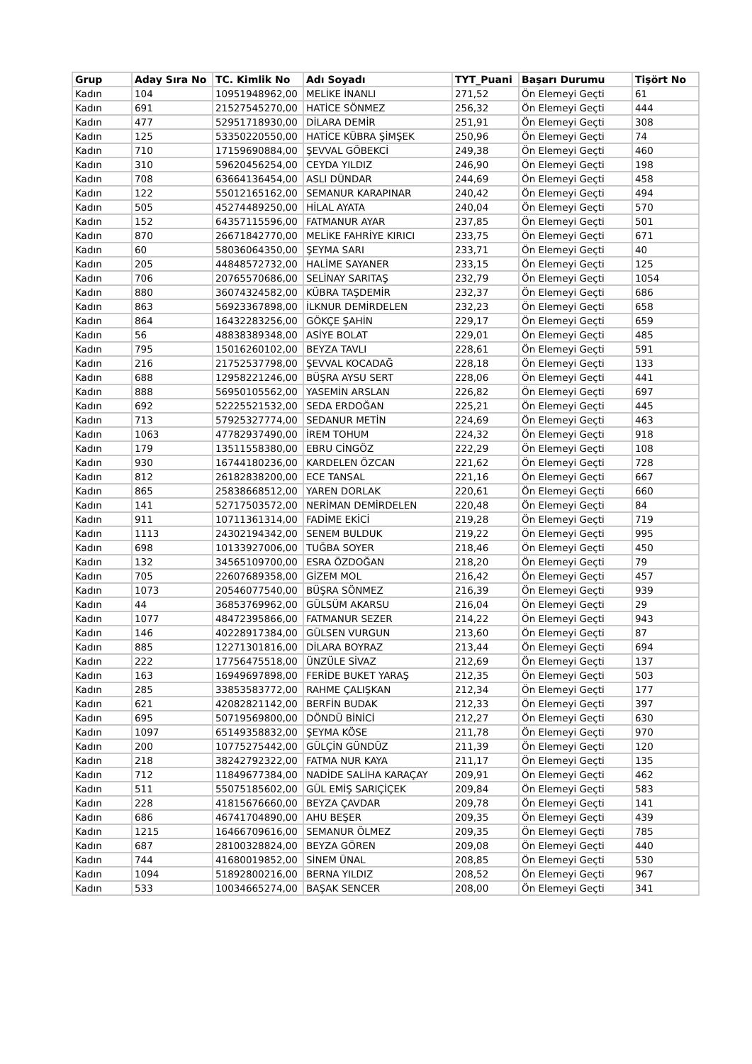| Grup | Aday Sıra No | TC. Kimlik No | Adı Soyadı | TYT_Puani | Başarı Durumu | Tişört No |
| --- | --- | --- | --- | --- | --- | --- |
| Kadın | 104 | 10951948962,00 | MELİKE İNANLI | 271,52 | Ön Elemeyi Geçti | 61 |
| Kadın | 691 | 21527545270,00 | HATİCE SÖNMEZ | 256,32 | Ön Elemeyi Geçti | 444 |
| Kadın | 477 | 52951718930,00 | DİLARA DEMİR | 251,91 | Ön Elemeyi Geçti | 308 |
| Kadın | 125 | 53350220550,00 | HATİCE KÜBRA ŞİMŞEK | 250,96 | Ön Elemeyi Geçti | 74 |
| Kadın | 710 | 17159690884,00 | ŞEVVAL GÖBEKCİ | 249,38 | Ön Elemeyi Geçti | 460 |
| Kadın | 310 | 59620456254,00 | CEYDA YILDIZ | 246,90 | Ön Elemeyi Geçti | 198 |
| Kadın | 708 | 63664136454,00 | ASLI DÜNDAR | 244,69 | Ön Elemeyi Geçti | 458 |
| Kadın | 122 | 55012165162,00 | SEMANUR KARAPINAR | 240,42 | Ön Elemeyi Geçti | 494 |
| Kadın | 505 | 45274489250,00 | HİLAL AYATA | 240,04 | Ön Elemeyi Geçti | 570 |
| Kadın | 152 | 64357115596,00 | FATMANUR AYAR | 237,85 | Ön Elemeyi Geçti | 501 |
| Kadın | 870 | 26671842770,00 | MELİKE FAHRİYE KIRICI | 233,75 | Ön Elemeyi Geçti | 671 |
| Kadın | 60 | 58036064350,00 | ŞEYMA SARI | 233,71 | Ön Elemeyi Geçti | 40 |
| Kadın | 205 | 44848572732,00 | HALİME SAYANER | 233,15 | Ön Elemeyi Geçti | 125 |
| Kadın | 706 | 20765570686,00 | SELİNAY SARITAŞ | 232,79 | Ön Elemeyi Geçti | 1054 |
| Kadın | 880 | 36074324582,00 | KÜBRA TAŞDEMİR | 232,37 | Ön Elemeyi Geçti | 686 |
| Kadın | 863 | 56923367898,00 | İLKNUR DEMİRDELEN | 232,23 | Ön Elemeyi Geçti | 658 |
| Kadın | 864 | 16432283256,00 | GÖKÇE ŞAHİN | 229,17 | Ön Elemeyi Geçti | 659 |
| Kadın | 56 | 48838389348,00 | ASİYE BOLAT | 229,01 | Ön Elemeyi Geçti | 485 |
| Kadın | 795 | 15016260102,00 | BEYZA TAVLI | 228,61 | Ön Elemeyi Geçti | 591 |
| Kadın | 216 | 21752537798,00 | ŞEVVAL KOCADAĞ | 228,18 | Ön Elemeyi Geçti | 133 |
| Kadın | 688 | 12958221246,00 | BÜŞRA AYSU SERT | 228,06 | Ön Elemeyi Geçti | 441 |
| Kadın | 888 | 56950105562,00 | YASEMİN ARSLAN | 226,82 | Ön Elemeyi Geçti | 697 |
| Kadın | 692 | 52225521532,00 | SEDA ERDOĞAN | 225,21 | Ön Elemeyi Geçti | 445 |
| Kadın | 713 | 57925327774,00 | SEDANUR METİN | 224,69 | Ön Elemeyi Geçti | 463 |
| Kadın | 1063 | 47782937490,00 | İREM TOHUM | 224,32 | Ön Elemeyi Geçti | 918 |
| Kadın | 179 | 13511558380,00 | EBRU CİNGÖZ | 222,29 | Ön Elemeyi Geçti | 108 |
| Kadın | 930 | 16744180236,00 | KARDELEN ÖZCAN | 221,62 | Ön Elemeyi Geçti | 728 |
| Kadın | 812 | 26182838200,00 | ECE TANSAL | 221,16 | Ön Elemeyi Geçti | 667 |
| Kadın | 865 | 25838668512,00 | YAREN DORLAK | 220,61 | Ön Elemeyi Geçti | 660 |
| Kadın | 141 | 52717503572,00 | NERİMAN DEMİRDELEN | 220,48 | Ön Elemeyi Geçti | 84 |
| Kadın | 911 | 10711361314,00 | FADİME EKİCİ | 219,28 | Ön Elemeyi Geçti | 719 |
| Kadın | 1113 | 24302194342,00 | SENEM BULDUK | 219,22 | Ön Elemeyi Geçti | 995 |
| Kadın | 698 | 10133927006,00 | TUĞBA SOYER | 218,46 | Ön Elemeyi Geçti | 450 |
| Kadın | 132 | 34565109700,00 | ESRA ÖZDOĞAN | 218,20 | Ön Elemeyi Geçti | 79 |
| Kadın | 705 | 22607689358,00 | GİZEM MOL | 216,42 | Ön Elemeyi Geçti | 457 |
| Kadın | 1073 | 20546077540,00 | BÜŞRA SÖNMEZ | 216,39 | Ön Elemeyi Geçti | 939 |
| Kadın | 44 | 36853769962,00 | GÜLSÜM AKARSU | 216,04 | Ön Elemeyi Geçti | 29 |
| Kadın | 1077 | 48472395866,00 | FATMANUR SEZER | 214,22 | Ön Elemeyi Geçti | 943 |
| Kadın | 146 | 40228917384,00 | GÜLSEN VURGUN | 213,60 | Ön Elemeyi Geçti | 87 |
| Kadın | 885 | 12271301816,00 | DİLARA BOYRAZ | 213,44 | Ön Elemeyi Geçti | 694 |
| Kadın | 222 | 17756475518,00 | ÜNZÜLE SİVAZ | 212,69 | Ön Elemeyi Geçti | 137 |
| Kadın | 163 | 16949697898,00 | FERİDE BUKET YARAŞ | 212,35 | Ön Elemeyi Geçti | 503 |
| Kadın | 285 | 33853583772,00 | RAHME ÇALIŞKAN | 212,34 | Ön Elemeyi Geçti | 177 |
| Kadın | 621 | 42082821142,00 | BERFİN BUDAK | 212,33 | Ön Elemeyi Geçti | 397 |
| Kadın | 695 | 50719569800,00 | DÖNDÜ BİNİCİ | 212,27 | Ön Elemeyi Geçti | 630 |
| Kadın | 1097 | 65149358832,00 | ŞEYMA KÖSE | 211,78 | Ön Elemeyi Geçti | 970 |
| Kadın | 200 | 10775275442,00 | GÜLÇİN GÜNDÜZ | 211,39 | Ön Elemeyi Geçti | 120 |
| Kadın | 218 | 38242792322,00 | FATMA NUR KAYA | 211,17 | Ön Elemeyi Geçti | 135 |
| Kadın | 712 | 11849677384,00 | NADİDE SALİHA KARAÇAY | 209,91 | Ön Elemeyi Geçti | 462 |
| Kadın | 511 | 55075185602,00 | GÜL EMİŞ SARIÇİÇEK | 209,84 | Ön Elemeyi Geçti | 583 |
| Kadın | 228 | 41815676660,00 | BEYZA ÇAVDAR | 209,78 | Ön Elemeyi Geçti | 141 |
| Kadın | 686 | 46741704890,00 | AHU BEŞER | 209,35 | Ön Elemeyi Geçti | 439 |
| Kadın | 1215 | 16466709616,00 | SEMANUR ÖLMEZ | 209,35 | Ön Elemeyi Geçti | 785 |
| Kadın | 687 | 28100328824,00 | BEYZA GÖREN | 209,08 | Ön Elemeyi Geçti | 440 |
| Kadın | 744 | 41680019852,00 | SİNEM ÜNAL | 208,85 | Ön Elemeyi Geçti | 530 |
| Kadın | 1094 | 51892800216,00 | BERNA YILDIZ | 208,52 | Ön Elemeyi Geçti | 967 |
| Kadın | 533 | 10034665274,00 | BAŞAK SENCER | 208,00 | Ön Elemeyi Geçti | 341 |